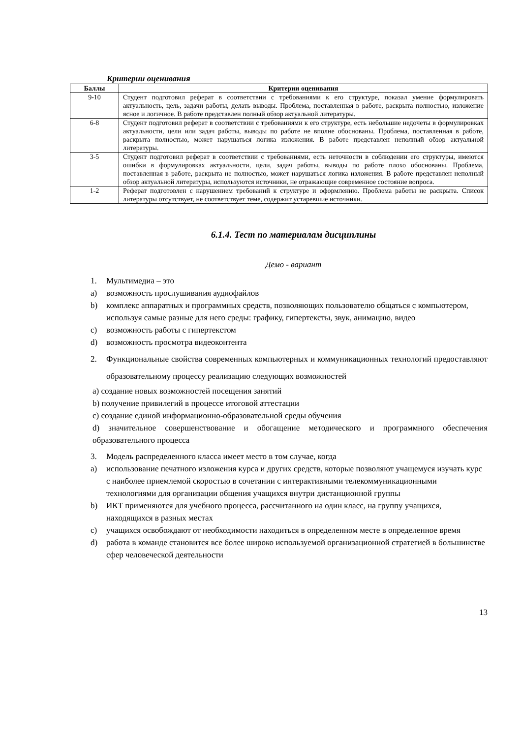Критерии оценивания
| Баллы | Критерии оценивания |
| --- | --- |
| 9-10 | Студент подготовил реферат в соответствии с требованиями к его структуре, показал умение формулировать актуальность, цель, задачи работы, делать выводы. Проблема, поставленная в работе, раскрыта полностью, изложение ясное и логичное. В работе представлен полный обзор актуальной литературы. |
| 6-8 | Студент подготовил реферат в соответствии с требованиями к его структуре, есть небольшие недочеты в формулировках актуальности, цели или задач работы, выводы по работе не вполне обоснованы. Проблема, поставленная в работе, раскрыта полностью, может нарушаться логика изложения. В работе представлен неполный обзор актуальной литературы. |
| 3-5 | Студент подготовил реферат в соответствии с требованиями, есть неточности в соблюдении его структуры, имеются ошибки в формулировках актуальности, цели, задач работы, выводы по работе плохо обоснованы. Проблема, поставленная в работе, раскрыта не полностью, может нарушаться логика изложения. В работе представлен неполный обзор актуальной литературы, используются источники, не отражающие современное состояние вопроса. |
| 1-2 | Реферат подготовлен с нарушением требований к структуре и оформлению. Проблема работы не раскрыта. Список литературы отсутствует, не соответствует теме, содержит устаревшие источники. |
6.1.4. Тест по материалам дисциплины
Демо - вариант
1. Мультимедиа – это
a) возможность прослушивания аудиофайлов
b) комплекс аппаратных и программных средств, позволяющих пользователю общаться с компьютером, используя самые разные для него среды: графику, гипертексты, звук, анимацию, видео
c) возможность работы с гипертекстом
d) возможность просмотра видеоконтента
2. Функциональные свойства современных компьютерных и коммуникационных технологий предоставляют образовательному процессу реализацию следующих возможностей
a) создание новых возможностей посещения занятий
b) получение привилегий в процессе итоговой аттестации
c) создание единой информационно-образовательной среды обучения
d) значительное совершенствование и обогащение методического и программного обеспечения образовательного процесса
3. Модель распределенного класса имеет место в том случае, когда
a) использование печатного изложения курса и других средств, которые позволяют учащемуся изучать курс с наиболее приемлемой скоростью в сочетании с интерактивными телекоммуникационными технологиями для организации общения учащихся внутри дистанционной группы
b) ИКТ применяются для учебного процесса, рассчитанного на один класс, на группу учащихся, находящихся в разных местах
c) учащихся освобождают от необходимости находиться в определенном месте в определенное время
d) работа в команде становится все более широко используемой организационной стратегией в большинстве сфер человеческой деятельности
13